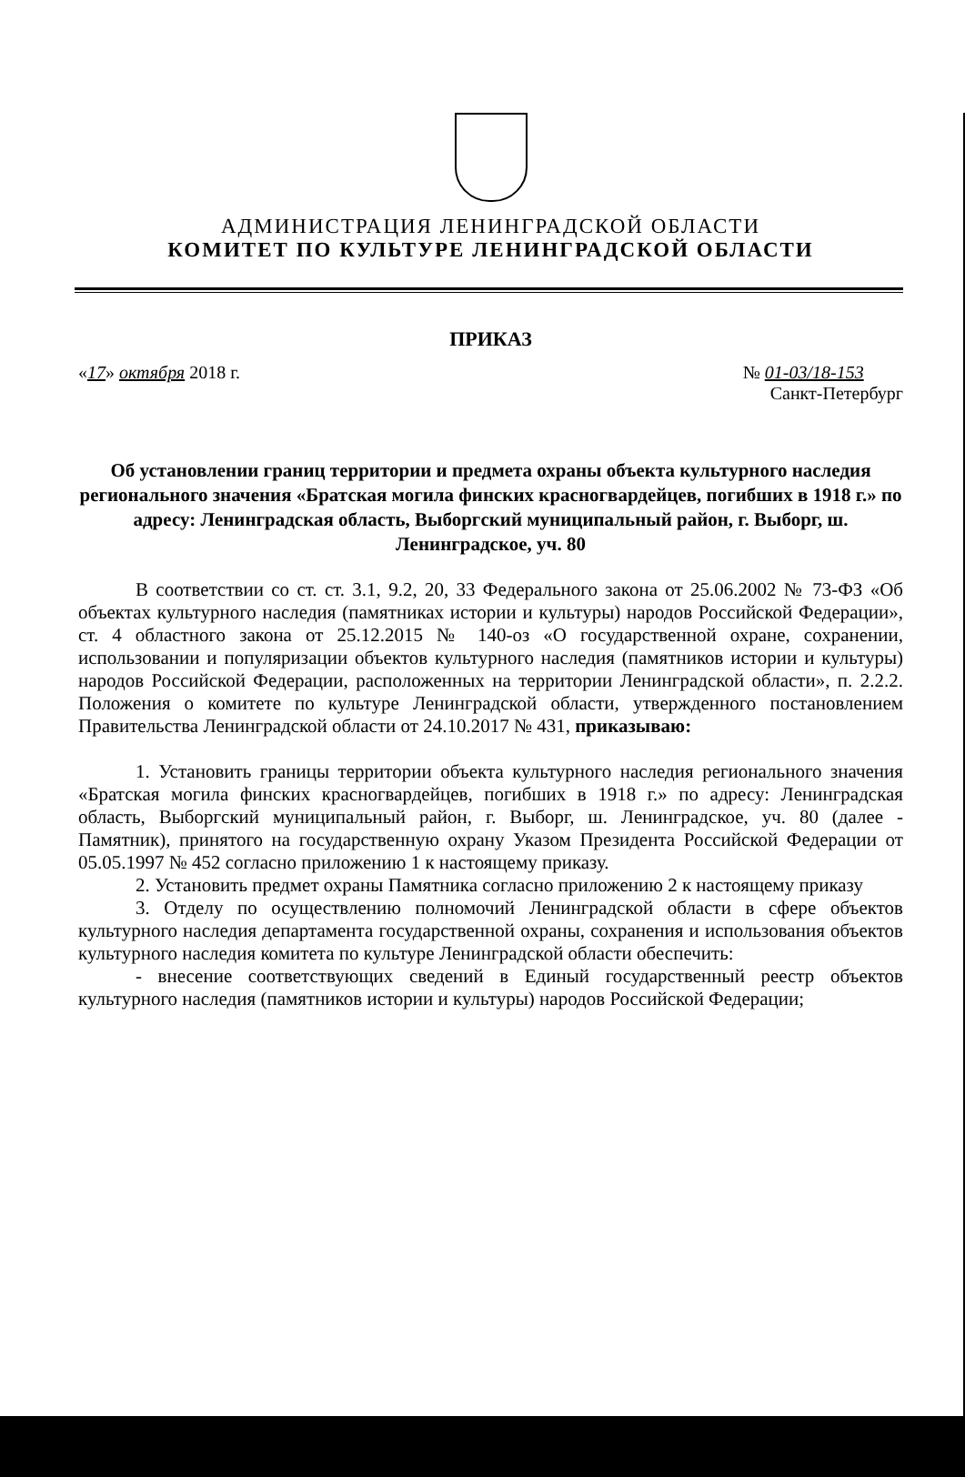АДМИНИСТРАЦИЯ ЛЕНИНГРАДСКОЙ ОБЛАСТИ
КОМИТЕТ ПО КУЛЬТУРЕ ЛЕНИНГРАДСКОЙ ОБЛАСТИ
ПРИКАЗ
«17» октября 2018 г. № 01-03/18-153
Санкт-Петербург
Об установлении границ территории и предмета охраны объекта культурного наследия регионального значения «Братская могила финских красногвардейцев, погибших в 1918 г.» по адресу: Ленинградская область, Выборгский муниципальный район, г. Выборг, ш. Ленинградское, уч. 80
В соответствии со ст. ст. 3.1, 9.2, 20, 33 Федерального закона от 25.06.2002 № 73-ФЗ «Об объектах культурного наследия (памятниках истории и культуры) народов Российской Федерации», ст. 4 областного закона от 25.12.2015 № 140-оз «О государственной охране, сохранении, использовании и популяризации объектов культурного наследия (памятников истории и культуры) народов Российской Федерации, расположенных на территории Ленинградской области», п. 2.2.2. Положения о комитете по культуре Ленинградской области, утвержденного постановлением Правительства Ленинградской области от 24.10.2017 № 431, приказываю:
1. Установить границы территории объекта культурного наследия регионального значения «Братская могила финских красногвардейцев, погибших в 1918 г.» по адресу: Ленинградская область, Выборгский муниципальный район, г. Выборг, ш. Ленинградское, уч. 80 (далее - Памятник), принятого на государственную охрану Указом Президента Российской Федерации от 05.05.1997 № 452 согласно приложению 1 к настоящему приказу.
2. Установить предмет охраны Памятника согласно приложению 2 к настоящему приказу
3. Отделу по осуществлению полномочий Ленинградской области в сфере объектов культурного наследия департамента государственной охраны, сохранения и использования объектов культурного наследия комитета по культуре Ленинградской области обеспечить:
- внесение соответствующих сведений в Единый государственный реестр объектов культурного наследия (памятников истории и культуры) народов Российской Федерации;